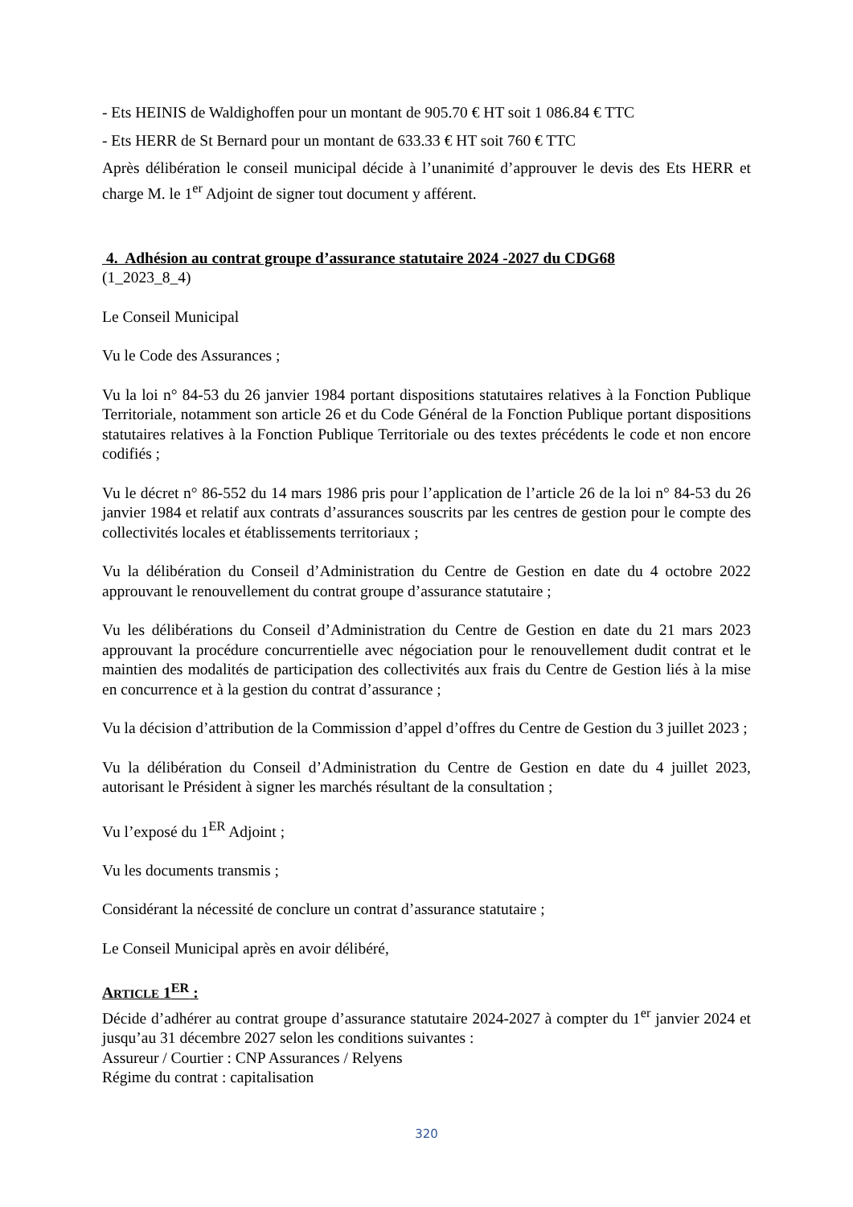- Ets HEINIS de Waldighoffen pour un montant de 905.70 € HT soit 1 086.84 € TTC
- Ets HERR de St Bernard pour un montant de 633.33 € HT soit 760 € TTC
Après délibération le conseil municipal décide à l’unanimité d’approuver le devis des Ets HERR et charge M. le 1<sup>er</sup> Adjoint de signer tout document y afférent.
4. Adhésion au contrat groupe d’assurance statutaire 2024 -2027 du CDG68
(1_2023_8_4)
Le Conseil Municipal
Vu le Code des Assurances ;
Vu la loi n° 84-53 du 26 janvier 1984 portant dispositions statutaires relatives à la Fonction Publique Territoriale, notamment son article 26 et du Code Général de la Fonction Publique portant dispositions statutaires relatives à la Fonction Publique Territoriale ou des textes précédents le code et non encore codifiés ;
Vu le décret n° 86-552 du 14 mars 1986 pris pour l’application de l’article 26 de la loi n° 84-53 du 26 janvier 1984 et relatif aux contrats d’assurances souscrits par les centres de gestion pour le compte des collectivités locales et établissements territoriaux ;
Vu la délibération du Conseil d’Administration du Centre de Gestion en date du 4 octobre 2022 approuvant le renouvellement du contrat groupe d’assurance statutaire ;
Vu les délibérations du Conseil d’Administration du Centre de Gestion en date du 21 mars 2023 approuvant la procédure concurrentielle avec négociation pour le renouvellement dudit contrat et le maintien des modalités de participation des collectivités aux frais du Centre de Gestion liés à la mise en concurrence et à la gestion du contrat d’assurance ;
Vu la décision d’attribution de la Commission d’appel d’offres du Centre de Gestion du 3 juillet 2023 ;
Vu la délibération du Conseil d’Administration du Centre de Gestion en date du 4 juillet 2023, autorisant le Président à signer les marchés résultant de la consultation ;
Vu l’exposé du 1<sup>ER</sup> Adjoint ;
Vu les documents transmis ;
Considérant la nécessité de conclure un contrat d’assurance statutaire ;
Le Conseil Municipal après en avoir délibéré,
ARTICLE 1<sup>ER</sup> :
Décide d’adhérer au contrat groupe d’assurance statutaire 2024-2027 à compter du 1<sup>er</sup> janvier 2024 et jusqu’au 31 décembre 2027 selon les conditions suivantes :
Assureur / Courtier : CNP Assurances / Relyens
Régime du contrat : capitalisation
320